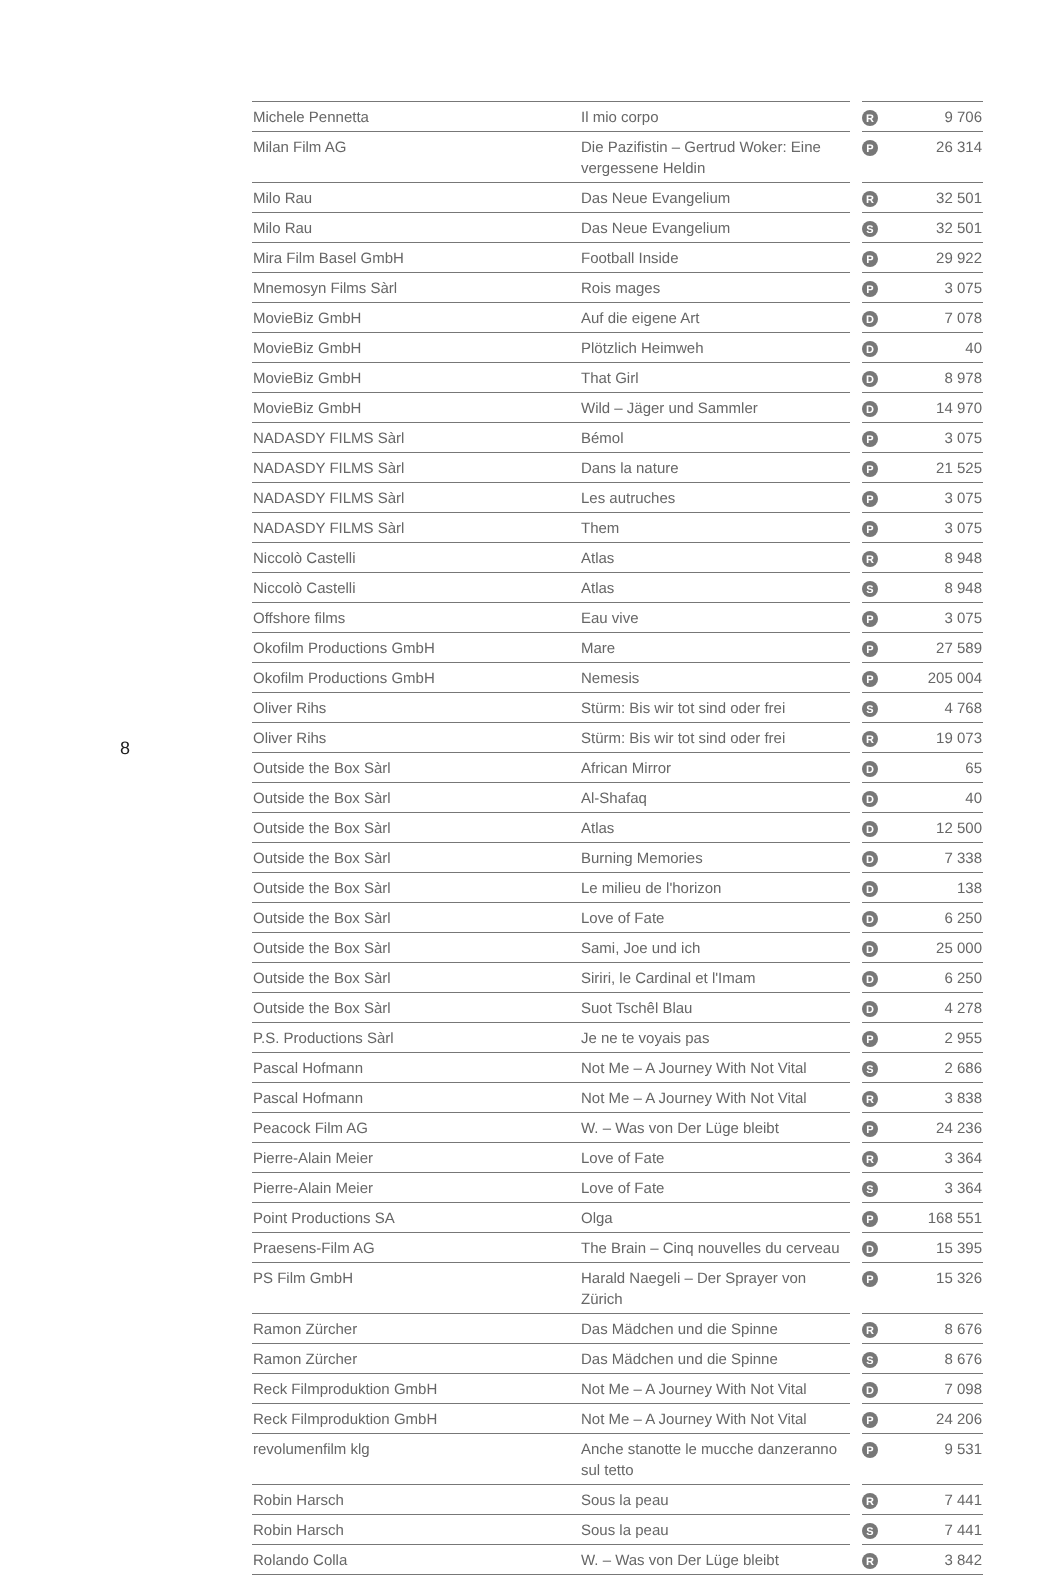8
| Michele Pennetta | Il mio corpo | | R | 9 706 |
| Milan Film AG | Die Pazifistin – Gertrud Woker: Eine vergessene Heldin | | P | 26 314 |
| Milo Rau | Das Neue Evangelium | | R | 32 501 |
| Milo Rau | Das Neue Evangelium | | S | 32 501 |
| Mira Film Basel GmbH | Football Inside | | P | 29 922 |
| Mnemosyn Films Sàrl | Rois mages | | P | 3 075 |
| MovieBiz GmbH | Auf die eigene Art | | D | 7 078 |
| MovieBiz GmbH | Plötzlich Heimweh | | D | 40 |
| MovieBiz GmbH | That Girl | | D | 8 978 |
| MovieBiz GmbH | Wild – Jäger und Sammler | | D | 14 970 |
| NADASDY FILMS Sàrl | Bémol | | P | 3 075 |
| NADASDY FILMS Sàrl | Dans la nature | | P | 21 525 |
| NADASDY FILMS Sàrl | Les autruches | | P | 3 075 |
| NADASDY FILMS Sàrl | Them | | P | 3 075 |
| Niccolò Castelli | Atlas | | R | 8 948 |
| Niccolò Castelli | Atlas | | S | 8 948 |
| Offshore films | Eau vive | | P | 3 075 |
| Okofilm Productions GmbH | Mare | | P | 27 589 |
| Okofilm Productions GmbH | Nemesis | | P | 205 004 |
| Oliver Rihs | Stürm: Bis wir tot sind oder frei | | S | 4 768 |
| Oliver Rihs | Stürm: Bis wir tot sind oder frei | | R | 19 073 |
| Outside the Box Sàrl | African Mirror | | D | 65 |
| Outside the Box Sàrl | Al-Shafaq | | D | 40 |
| Outside the Box Sàrl | Atlas | | D | 12 500 |
| Outside the Box Sàrl | Burning Memories | | D | 7 338 |
| Outside the Box Sàrl | Le milieu de l'horizon | | D | 138 |
| Outside the Box Sàrl | Love of Fate | | D | 6 250 |
| Outside the Box Sàrl | Sami, Joe und ich | | D | 25 000 |
| Outside the Box Sàrl | Siriri, le Cardinal et l'Imam | | D | 6 250 |
| Outside the Box Sàrl | Suot Tschêl Blau | | D | 4 278 |
| P.S. Productions Sàrl | Je ne te voyais pas | | P | 2 955 |
| Pascal Hofmann | Not Me – A Journey With Not Vital | | S | 2 686 |
| Pascal Hofmann | Not Me – A Journey With Not Vital | | R | 3 838 |
| Peacock Film AG | W. – Was von Der Lüge bleibt | | P | 24 236 |
| Pierre-Alain Meier | Love of Fate | | R | 3 364 |
| Pierre-Alain Meier | Love of Fate | | S | 3 364 |
| Point Productions SA | Olga | | P | 168 551 |
| Praesens-Film AG | The Brain – Cinq nouvelles du cerveau | | D | 15 395 |
| PS Film GmbH | Harald Naegeli – Der Sprayer von Zürich | | P | 15 326 |
| Ramon Zürcher | Das Mädchen und die Spinne | | R | 8 676 |
| Ramon Zürcher | Das Mädchen und die Spinne | | S | 8 676 |
| Reck Filmproduktion GmbH | Not Me – A Journey With Not Vital | | D | 7 098 |
| Reck Filmproduktion GmbH | Not Me – A Journey With Not Vital | | P | 24 206 |
| revolumenfilm klg | Anche stanotte le mucche danzeranno sul tetto | | P | 9 531 |
| Robin Harsch | Sous la peau | | R | 7 441 |
| Robin Harsch | Sous la peau | | S | 7 441 |
| Rolando Colla | W. – Was von Der Lüge bleibt | | R | 3 842 |